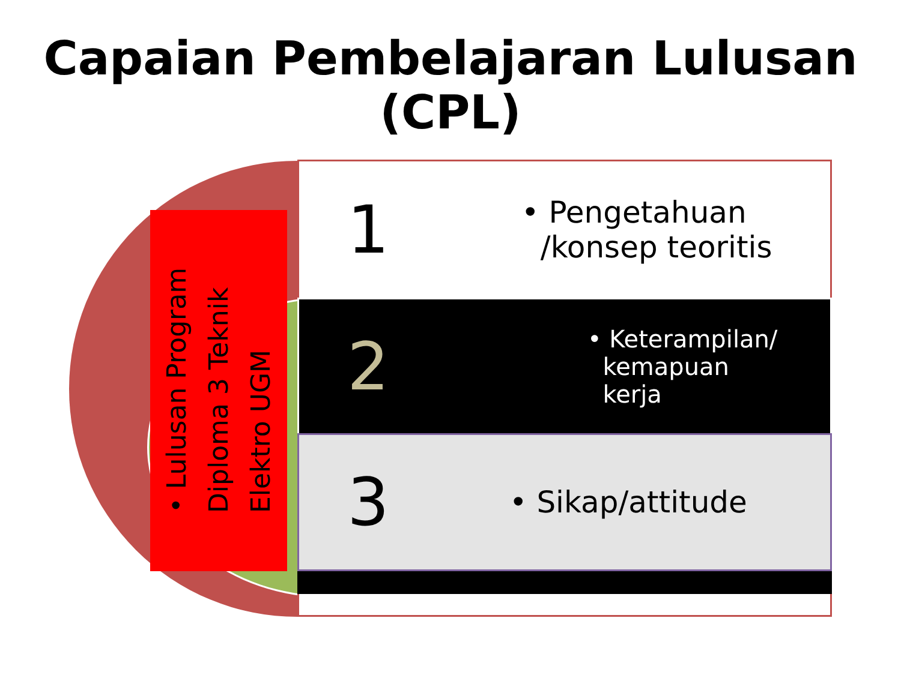Capaian Pembelajaran Lulusan (CPL)
1
• Pengetahuan
/konsep teoritis
2
• Keterampilan/
kemapuan
kerja
3
• Sikap/attitude
• Lulusan Program
Diploma 3 Teknik
Elektro UGM